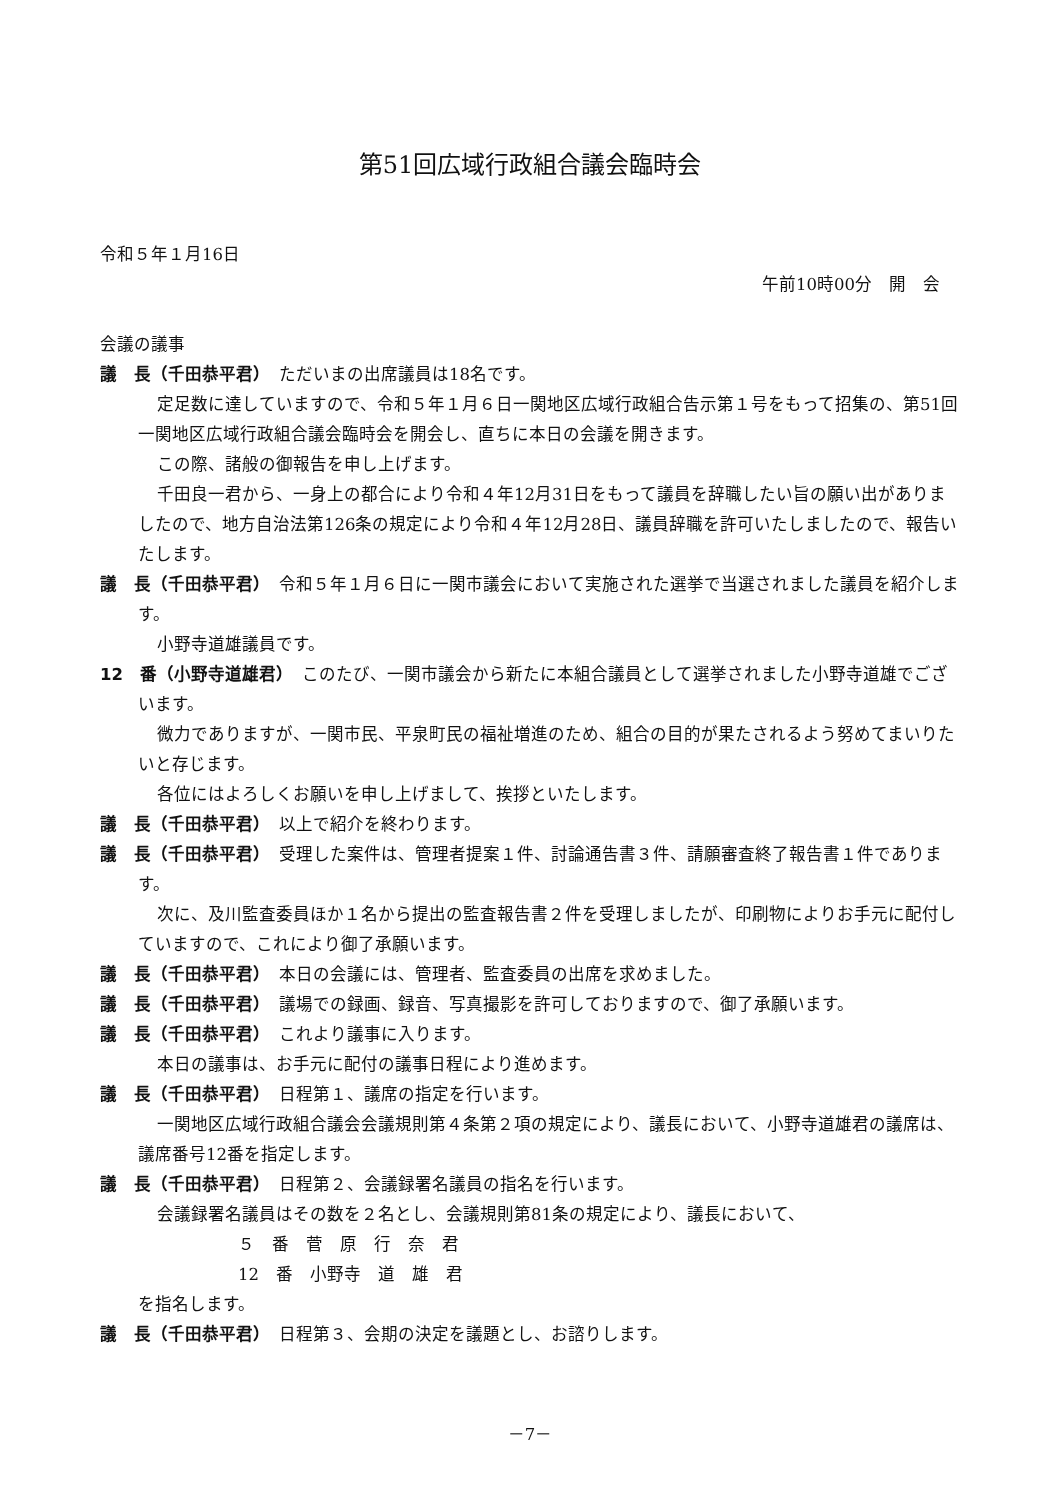第51回広域行政組合議会臨時会
令和５年１月16日
午前10時00分　開　会
会議の議事
議　長（千田恭平君）　ただいまの出席議員は18名です。
定足数に達していますので、令和５年１月６日一関地区広域行政組合告示第１号をもって招集の、第51回一関地区広域行政組合議会臨時会を開会し、直ちに本日の会議を開きます。
この際、諸般の御報告を申し上げます。
千田良一君から、一身上の都合により令和４年12月31日をもって議員を辞職したい旨の願い出がありましたので、地方自治法第126条の規定により令和４年12月28日、議員辞職を許可いたしましたので、報告いたします。
議　長（千田恭平君）　令和５年１月６日に一関市議会において実施された選挙で当選されました議員を紹介します。
小野寺道雄議員です。
12　番（小野寺道雄君）　このたび、一関市議会から新たに本組合議員として選挙されました小野寺道雄でございます。
微力でありますが、一関市民、平泉町民の福祉増進のため、組合の目的が果たされるよう努めてまいりたいと存じます。
各位にはよろしくお願いを申し上げまして、挨拶といたします。
議　長（千田恭平君）　以上で紹介を終わります。
議　長（千田恭平君）　受理した案件は、管理者提案１件、討論通告書３件、請願審査終了報告書１件であります。
次に、及川監査委員ほか１名から提出の監査報告書２件を受理しましたが、印刷物によりお手元に配付していますので、これにより御了承願います。
議　長（千田恭平君）　本日の会議には、管理者、監査委員の出席を求めました。
議　長（千田恭平君）　議場での録画、録音、写真撮影を許可しておりますので、御了承願います。
議　長（千田恭平君）　これより議事に入ります。
本日の議事は、お手元に配付の議事日程により進めます。
議　長（千田恭平君）　日程第１、議席の指定を行います。
一関地区広域行政組合議会会議規則第４条第２項の規定により、議長において、小野寺道雄君の議席は、議席番号12番を指定します。
議　長（千田恭平君）　日程第２、会議録署名議員の指名を行います。
会議録署名議員はその数を２名とし、会議規則第81条の規定により、議長において、
５　番　菅　原　行　奈　君
12　番　小野寺　道　雄　君
を指名します。
議　長（千田恭平君）　日程第３、会期の決定を議題とし、お諮りします。
－7－